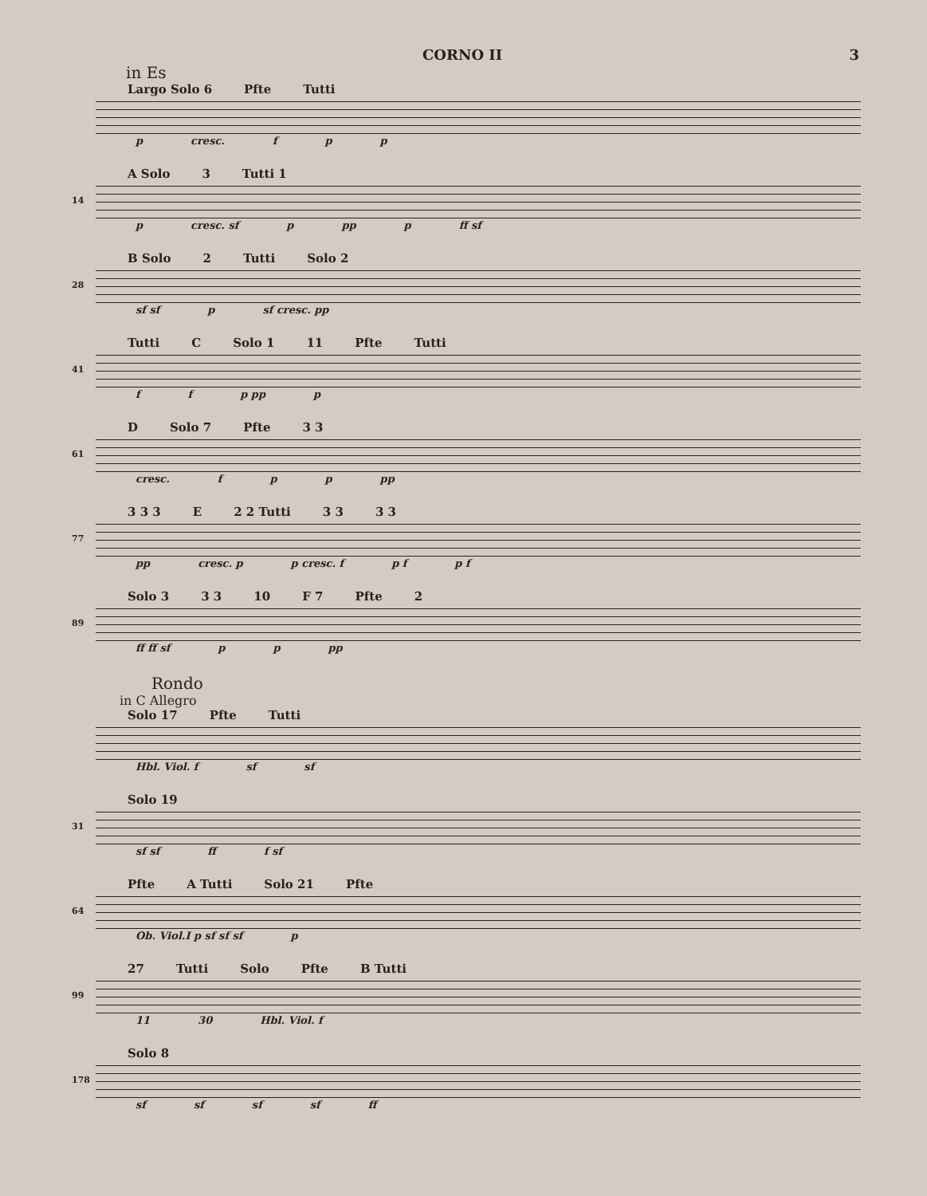CORNO II 3
in Es
Largo Solo 6 Pfte Tutti
p cresc. f p p
A Solo 3 Tutti 1
14
p cresc. sf p pp p ff sf
B Solo 2 Tutti Solo 2
28
sf sf p sf cresc. pp
Tutti C Solo 1 11 Pfte Tutti
41
f f p pp p
D Solo 7 Pfte 3 3
61
cresc. f p p pp
3 3 3 E 2 2 Tutti 3 3 3 3
77
pp cresc. p p cresc. f p f p f
Solo 3 3 3 10 F 7 Pfte 2
89
ff ff sf p p pp
Rondo
in C Allegro
Solo 17 Pfte Tutti
Hbl. Viol. f sf sf
Solo 19
31
sf sf ff f sf
Pfte A Tutti Solo 21 Pfte
64
Ob. Viol.I p sf sf sf p
27 Tutti Solo Pfte B Tutti
99
11 30 Hbl. Viol. f
Solo 8
178
sf sf sf sf ff